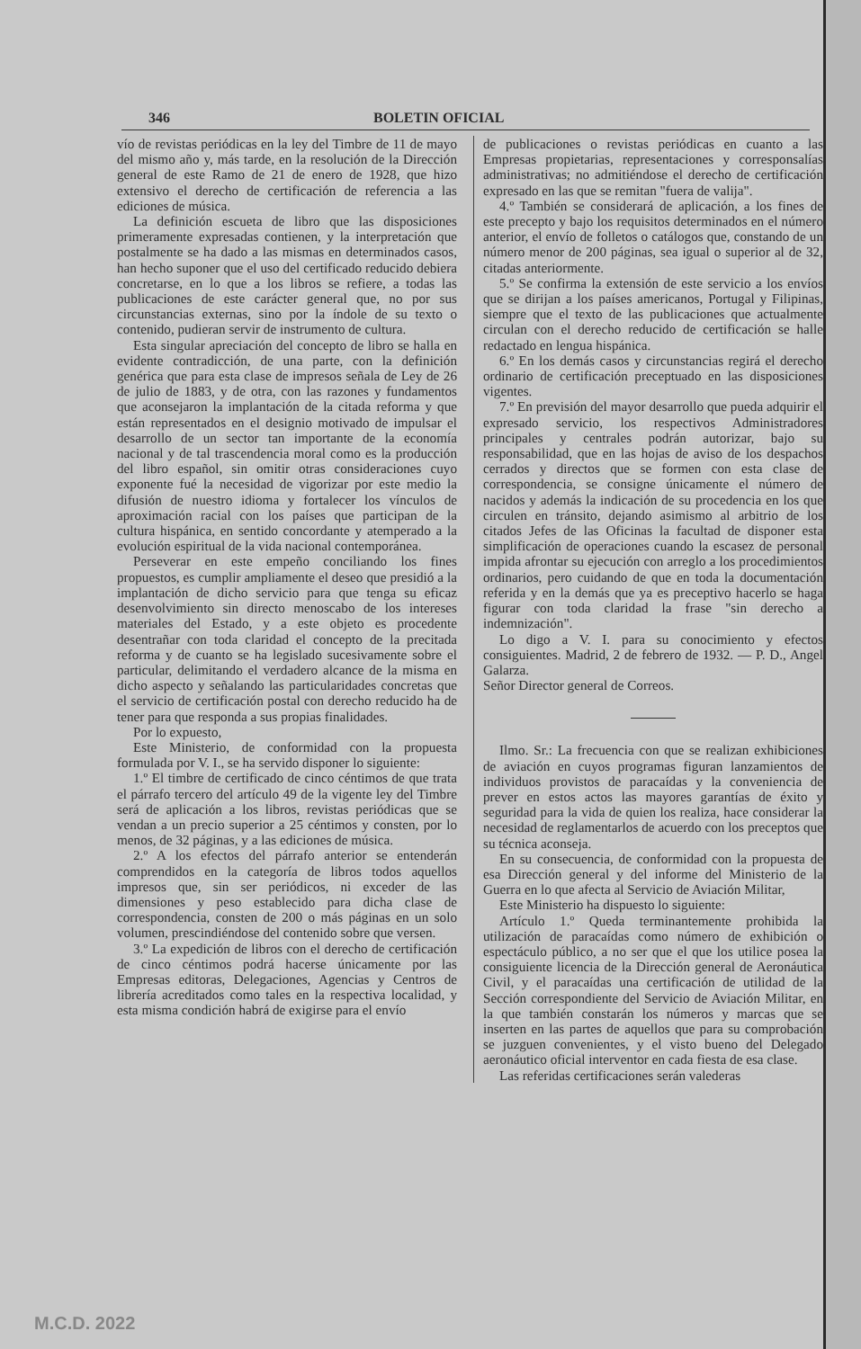346 BOLETIN OFICIAL
vío de revistas periódicas en la ley del Timbre de 11 de mayo del mismo año y, más tarde, en la resolución de la Dirección general de este Ramo de 21 de enero de 1928, que hizo extensivo el derecho de certificación de referencia a las ediciones de música.
La definición escueta de libro que las disposiciones primeramente expresadas contienen, y la interpretación que postalmente se ha dado a las mismas en determinados casos, han hecho suponer que el uso del certificado reducido debiera concretarse, en lo que a los libros se refiere, a todas las publicaciones de este carácter general que, no por sus circunstancias externas, sino por la índole de su texto o contenido, pudieran servir de instrumento de cultura.
Esta singular apreciación del concepto de libro se halla en evidente contradicción, de una parte, con la definición genérica que para esta clase de impresos señala de Ley de 26 de julio de 1883, y de otra, con las razones y fundamentos que aconsejaron la implantación de la citada reforma y que están representados en el designio motivado de impulsar el desarrollo de un sector tan importante de la economía nacional y de tal trascendencia moral como es la producción del libro español, sin omitir otras consideraciones cuyo exponente fué la necesidad de vigorizar por este medio la difusión de nuestro idioma y fortalecer los vínculos de aproximación racial con los países que participan de la cultura hispánica, en sentido concordante y atemperado a la evolución espiritual de la vida nacional contemporánea.
Perseverar en este empeño conciliando los fines propuestos, es cumplir ampliamente el deseo que presidió a la implantación de dicho servicio para que tenga su eficaz desenvolvimiento sin directo menoscabo de los intereses materiales del Estado, y a este objeto es procedente desentrañar con toda claridad el concepto de la precitada reforma y de cuanto se ha legislado sucesivamente sobre el particular, delimitando el verdadero alcance de la misma en dicho aspecto y señalando las particularidades concretas que el servicio de certificación postal con derecho reducido ha de tener para que responda a sus propias finalidades.
Por lo expuesto,
Este Ministerio, de conformidad con la propuesta formulada por V. I., se ha servido disponer lo siguiente:
1.º El timbre de certificado de cinco céntimos de que trata el párrafo tercero del artículo 49 de la vigente ley del Timbre será de aplicación a los libros, revistas periódicas que se vendan a un precio superior a 25 céntimos y consten, por lo menos, de 32 páginas, y a las ediciones de música.
2.º A los efectos del párrafo anterior se entenderán comprendidos en la categoría de libros todos aquellos impresos que, sin ser periódicos, ni exceder de las dimensiones y peso establecido para dicha clase de correspondencia, consten de 200 o más páginas en un solo volumen, prescindiéndose del contenido sobre que versen.
3.º La expedición de libros con el derecho de certificación de cinco céntimos podrá hacerse únicamente por las Empresas editoras, Delegaciones, Agencias y Centros de librería acreditados como tales en la respectiva localidad, y esta misma condición habrá de exigirse para el envío
de publicaciones o revistas periódicas en cuanto a las Empresas propietarias, representaciones y corresponsalías administrativas; no admitiéndose el derecho de certificación expresado en las que se remitan "fuera de valija".
4.º También se considerará de aplicación, a los fines de este precepto y bajo los requisitos determinados en el número anterior, el envío de folletos o catálogos que, constando de un número menor de 200 páginas, sea igual o superior al de 32, citadas anteriormente.
5.º Se confirma la extensión de este servicio a los envíos que se dirijan a los países americanos, Portugal y Filipinas, siempre que el texto de las publicaciones que actualmente circulan con el derecho reducido de certificación se halle redactado en lengua hispánica.
6.º En los demás casos y circunstancias regirá el derecho ordinario de certificación preceptuado en las disposiciones vigentes.
7.º En previsión del mayor desarrollo que pueda adquirir el expresado servicio, los respectivos Administradores principales y centrales podrán autorizar, bajo su responsabilidad, que en las hojas de aviso de los despachos cerrados y directos que se formen con esta clase de correspondencia, se consigne únicamente el número de nacidos y además la indicación de su procedencia en los que circulen en tránsito, dejando asimismo al arbitrio de los citados Jefes de las Oficinas la facultad de disponer esta simplificación de operaciones cuando la escasez de personal impida afrontar su ejecución con arreglo a los procedimientos ordinarios, pero cuidando de que en toda la documentación referida y en la demás que ya es preceptivo hacerlo se haga figurar con toda claridad la frase "sin derecho a indemnización".
Lo digo a V. I. para su conocimiento y efectos consiguientes. Madrid, 2 de febrero de 1932. — P. D., Angel Galarza.
Señor Director general de Correos.
Ilmo. Sr.: La frecuencia con que se realizan exhibiciones de aviación en cuyos programas figuran lanzamientos de individuos provistos de paracaídas y la conveniencia de prever en estos actos las mayores garantías de éxito y seguridad para la vida de quien los realiza, hace considerar la necesidad de reglamentarlos de acuerdo con los preceptos que su técnica aconseja.
En su consecuencia, de conformidad con la propuesta de esa Dirección general y del informe del Ministerio de la Guerra en lo que afecta al Servicio de Aviación Militar,
Este Ministerio ha dispuesto lo siguiente:
Artículo 1.º Queda terminantemente prohibida la utilización de paracaídas como número de exhibición o espectáculo público, a no ser que el que los utilice posea la consiguiente licencia de la Dirección general de Aeronáutica Civil, y el paracaídas una certificación de utilidad de la Sección correspondiente del Servicio de Aviación Militar, en la que también constarán los números y marcas que se inserten en las partes de aquellos que para su comprobación se juzguen convenientes, y el visto bueno del Delegado aeronáutico oficial interventor en cada fiesta de esa clase.
Las referidas certificaciones serán valederas
M.C.D. 2022